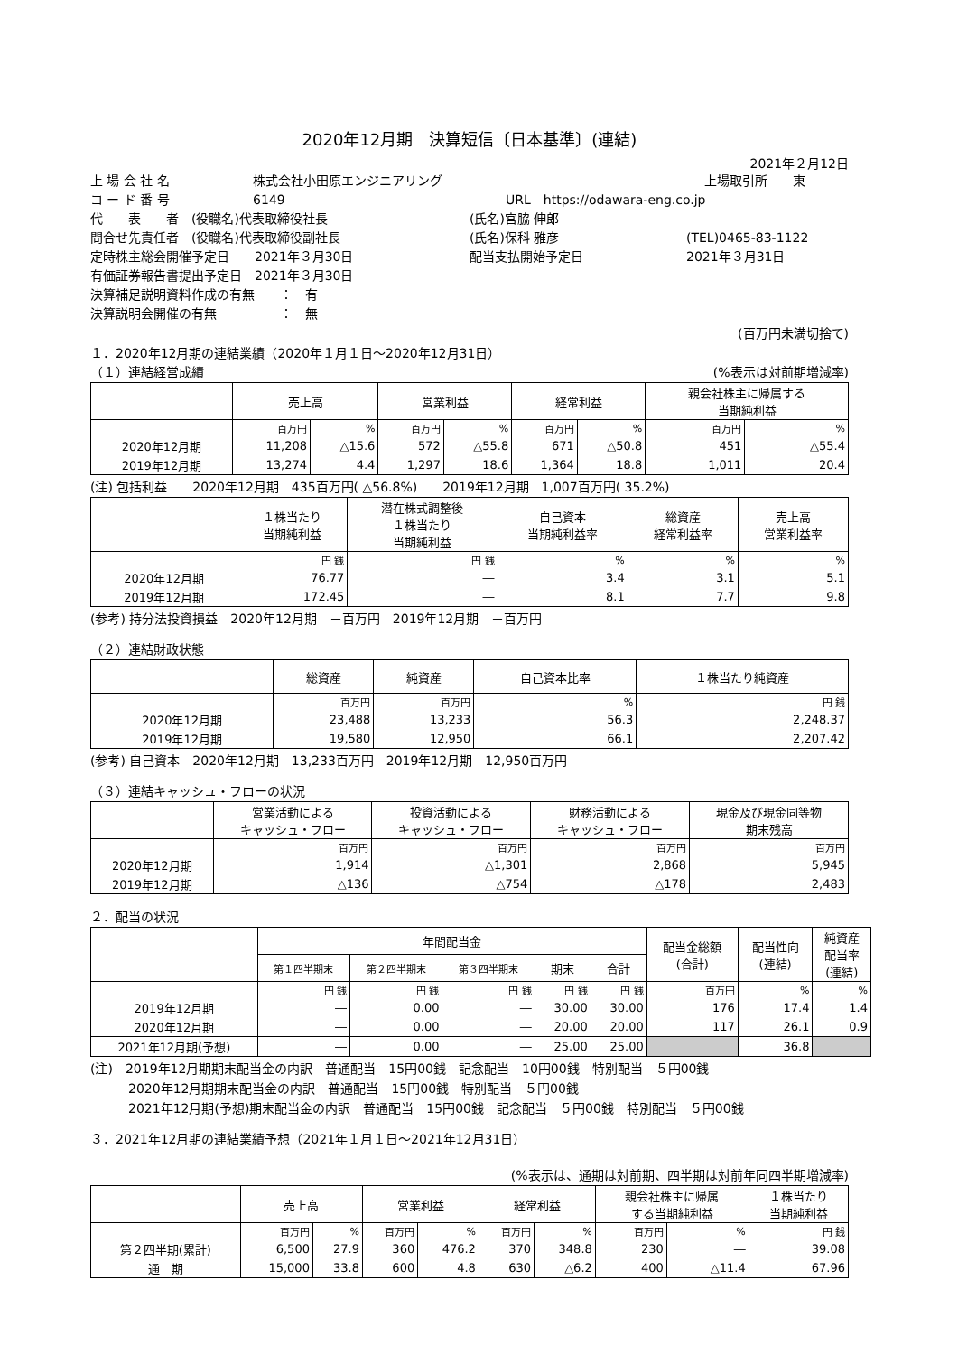2020年12月期　決算短信〔日本基準〕(連結)
2021年２月12日
上 場 会 社 名 株式会社小田原エンジニアリング 上場取引所　　東
コ ー ド 番 号 6149 URL　https://odawara-eng.co.jp
代　　表　　者　(役職名)代表取締役社長 (氏名)宮脇 伸郎
問合せ先責任者　(役職名)代表取締役副社長 (氏名)保科 雅彦 (TEL)0465-83-1122
定時株主総会開催予定日　　2021年３月30日 配当支払開始予定日 2021年３月31日
有価証券報告書提出予定日　2021年３月30日
決算補足説明資料作成の有無　　：　有
決算説明会開催の有無　　　　　：　無
(百万円未満切捨て)
１．2020年12月期の連結業績（2020年１月１日～2020年12月31日）
（１）連結経営成績 (%表示は対前期増減率)
| | 売上高 | | 営業利益 | | 経常利益 | | 親会社株主に帰属する 当期純利益 | |
| --- | --- | --- | --- | --- | --- | --- | --- | --- |
| | 百万円 | % | 百万円 | % | 百万円 | % | 百万円 | % |
| 2020年12月期 | 11,208 | △15.6 | 572 | △55.8 | 671 | △50.8 | 451 | △55.4 |
| 2019年12月期 | 13,274 | 4.4 | 1,297 | 18.6 | 1,364 | 18.8 | 1,011 | 20.4 |
(注) 包括利益　　2020年12月期　435百万円( △56.8%)　　2019年12月期　1,007百万円( 35.2%)
| | １株当たり 当期純利益 | 潜在株式調整後 １株当たり 当期純利益 | 自己資本 当期純利益率 | 総資産 経常利益率 | 売上高 営業利益率 |
| --- | --- | --- | --- | --- | --- |
| | 円 銭 | 円 銭 | % | % | % |
| 2020年12月期 | 76.77 | ― | 3.4 | 3.1 | 5.1 |
| 2019年12月期 | 172.45 | ― | 8.1 | 7.7 | 9.8 |
(参考) 持分法投資損益　2020年12月期　－百万円　2019年12月期　－百万円
（２）連結財政状態
| | 総資産 | 純資産 | 自己資本比率 | １株当たり純資産 |
| --- | --- | --- | --- | --- |
| | 百万円 | 百万円 | % | 円 銭 |
| 2020年12月期 | 23,488 | 13,233 | 56.3 | 2,248.37 |
| 2019年12月期 | 19,580 | 12,950 | 66.1 | 2,207.42 |
(参考) 自己資本　2020年12月期　13,233百万円　2019年12月期　12,950百万円
（３）連結キャッシュ・フローの状況
| | 営業活動による キャッシュ・フロー | 投資活動による キャッシュ・フロー | 財務活動による キャッシュ・フロー | 現金及び現金同等物 期末残高 |
| --- | --- | --- | --- | --- |
| | 百万円 | 百万円 | 百万円 | 百万円 |
| 2020年12月期 | 1,914 | △1,301 | 2,868 | 5,945 |
| 2019年12月期 | △136 | △754 | △178 | 2,483 |
２．配当の状況
| | 年間配当金 | | | | | 配当金総額 (合計) | 配当性向 (連結) | 純資産 配当率 (連結) |
| --- | --- | --- | --- | --- | --- | --- | --- | --- |
| | 第１四半期末 | 第２四半期末 | 第３四半期末 | 期末 | 合計 | | | |
| | 円 銭 | 円 銭 | 円 銭 | 円 銭 | 円 銭 | 百万円 | % | % |
| 2019年12月期 | ― | 0.00 | ― | 30.00 | 30.00 | 176 | 17.4 | 1.4 |
| 2020年12月期 | ― | 0.00 | ― | 20.00 | 20.00 | 117 | 26.1 | 0.9 |
| 2021年12月期(予想) | ― | 0.00 | ― | 25.00 | 25.00 | | 36.8 | |
(注)　2019年12月期期末配当金の内訳　普通配当　15円00銭　記念配当　10円00銭　特別配当　５円00銭
　　　2020年12月期期末配当金の内訳　普通配当　15円00銭　特別配当　５円00銭
　　　2021年12月期(予想)期末配当金の内訳　普通配当　15円00銭　記念配当　５円00銭　特別配当　５円00銭
３．2021年12月期の連結業績予想（2021年１月１日～2021年12月31日）
(%表示は、通期は対前期、四半期は対前年同四半期増減率)
| | 売上高 | | 営業利益 | | 経常利益 | | 親会社株主に帰属 する当期純利益 | | １株当たり 当期純利益 |
| --- | --- | --- | --- | --- | --- | --- | --- | --- | --- |
| | 百万円 | % | 百万円 | % | 百万円 | % | 百万円 | % | 円 銭 |
| 第２四半期(累計) | 6,500 | 27.9 | 360 | 476.2 | 370 | 348.8 | 230 | ― | 39.08 |
| 通 期 | 15,000 | 33.8 | 600 | 4.8 | 630 | △6.2 | 400 | △11.4 | 67.96 |